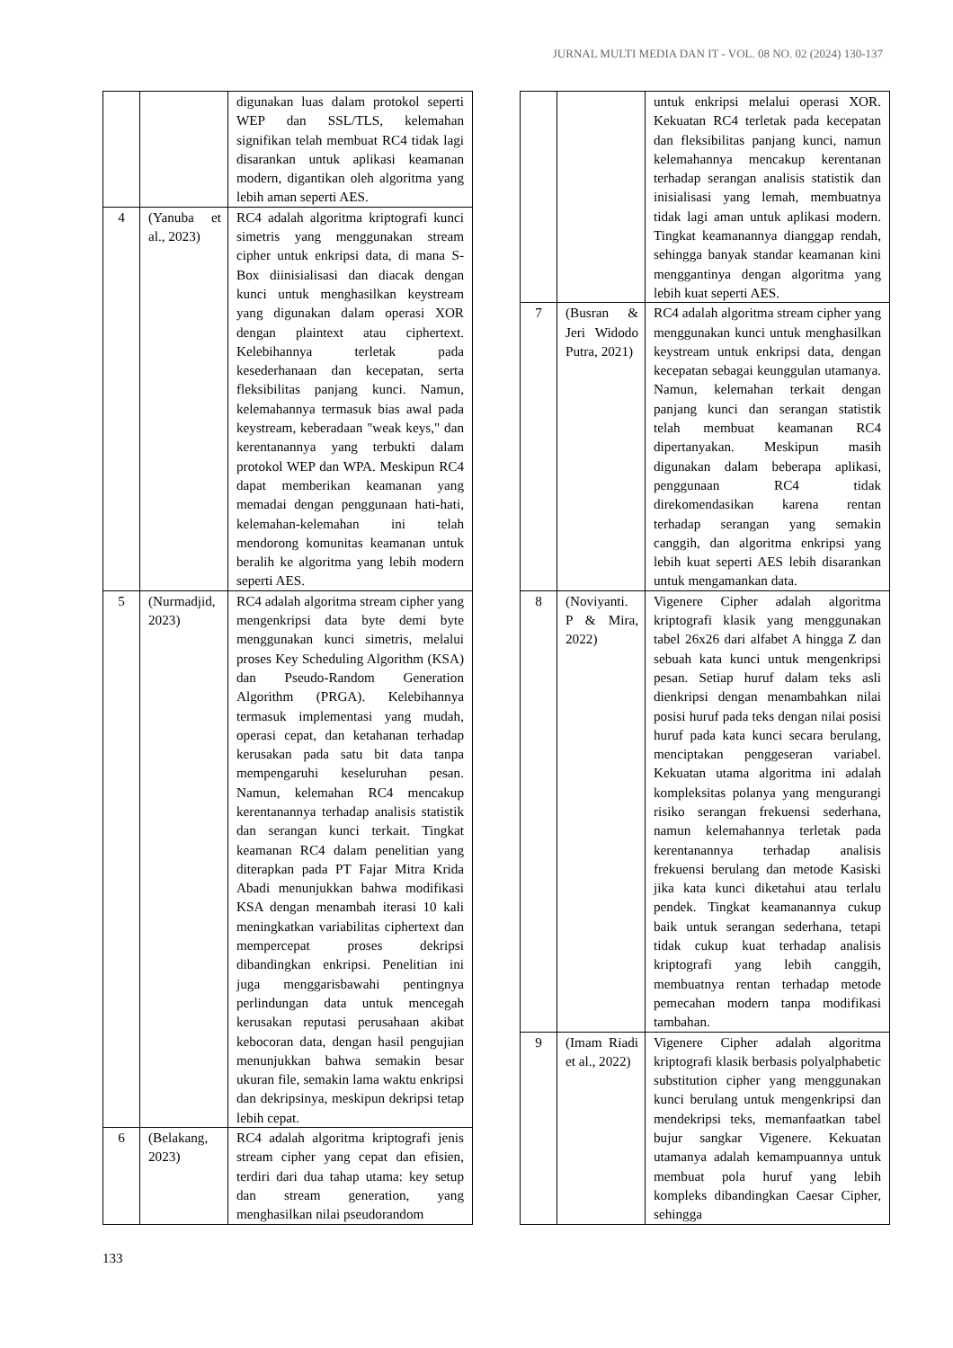JURNAL MULTI MEDIA DAN IT - VOL. 08 NO. 02 (2024) 130-137
| | | digunakan luas dalam protokol seperti WEP dan SSL/TLS, kelemahan signifikan telah membuat RC4 tidak lagi disarankan untuk aplikasi keamanan modern, digantikan oleh algoritma yang lebih aman seperti AES. |
| 4 | (Yanuba et al., 2023) | RC4 adalah algoritma kriptografi kunci simetris yang menggunakan stream cipher untuk enkripsi data, di mana S-Box diinisialisasi dan diacak dengan kunci untuk menghasilkan keystream yang digunakan dalam operasi XOR dengan plaintext atau ciphertext. Kelebihannya terletak pada kesederhanaan dan kecepatan, serta fleksibilitas panjang kunci. Namun, kelemahannya termasuk bias awal pada keystream, keberadaan "weak keys," dan kerentanannya yang terbukti dalam protokol WEP dan WPA. Meskipun RC4 dapat memberikan keamanan yang memadai dengan penggunaan hati-hati, kelemahan-kelemahan ini telah mendorong komunitas keamanan untuk beralih ke algoritma yang lebih modern seperti AES. |
| 5 | (Nurmadjid, 2023) | RC4 adalah algoritma stream cipher yang mengenkripsi data byte demi byte menggunakan kunci simetris, melalui proses Key Scheduling Algorithm (KSA) dan Pseudo-Random Generation Algorithm (PRGA). Kelebihannya termasuk implementasi yang mudah, operasi cepat, dan ketahanan terhadap kerusakan pada satu bit data tanpa mempengaruhi keseluruhan pesan. Namun, kelemahan RC4 mencakup kerentanannya terhadap analisis statistik dan serangan kunci terkait. Tingkat keamanan RC4 dalam penelitian yang diterapkan pada PT Fajar Mitra Krida Abadi menunjukkan bahwa modifikasi KSA dengan menambah iterasi 10 kali meningkatkan variabilitas ciphertext dan mempercepat proses dekripsi dibandingkan enkripsi. Penelitian ini juga menggarisbawahi pentingnya perlindungan data untuk mencegah kerusakan reputasi perusahaan akibat kebocoran data, dengan hasil pengujian menunjukkan bahwa semakin besar ukuran file, semakin lama waktu enkripsi dan dekripsinya, meskipun dekripsi tetap lebih cepat. |
| 6 | (Belakang, 2023) | RC4 adalah algoritma kriptografi jenis stream cipher yang cepat dan efisien, terdiri dari dua tahap utama: key setup dan stream generation, yang menghasilkan nilai pseudorandom |
| | | untuk enkripsi melalui operasi XOR. Kekuatan RC4 terletak pada kecepatan dan fleksibilitas panjang kunci, namun kelemahannya mencakup kerentanan terhadap serangan analisis statistik dan inisialisasi yang lemah, membuatnya tidak lagi aman untuk aplikasi modern. Tingkat keamanannya dianggap rendah, sehingga banyak standar keamanan kini menggantinya dengan algoritma yang lebih kuat seperti AES. |
| 7 | (Busran & Jeri Widodo Putra, 2021) | RC4 adalah algoritma stream cipher yang menggunakan kunci untuk menghasilkan keystream untuk enkripsi data, dengan kecepatan sebagai keunggulan utamanya. Namun, kelemahan terkait dengan panjang kunci dan serangan statistik telah membuat keamanan RC4 dipertanyakan. Meskipun masih digunakan dalam beberapa aplikasi, penggunaan RC4 tidak direkomendasikan karena rentan terhadap serangan yang semakin canggih, dan algoritma enkripsi yang lebih kuat seperti AES lebih disarankan untuk mengamankan data. |
| 8 | (Noviyanti. P & Mira, 2022) | Vigenere Cipher adalah algoritma kriptografi klasik yang menggunakan tabel 26x26 dari alfabet A hingga Z dan sebuah kata kunci untuk mengenkripsi pesan. Setiap huruf dalam teks asli dienkripsi dengan menambahkan nilai posisi huruf pada teks dengan nilai posisi huruf pada kata kunci secara berulang, menciptakan penggeseran variabel. Kekuatan utama algoritma ini adalah kompleksitas polanya yang mengurangi risiko serangan frekuensi sederhana, namun kelemahannya terletak pada kerentanannya terhadap analisis frekuensi berulang dan metode Kasiski jika kata kunci diketahui atau terlalu pendek. Tingkat keamanannya cukup baik untuk serangan sederhana, tetapi tidak cukup kuat terhadap analisis kriptografi yang lebih canggih, membuatnya rentan terhadap metode pemecahan modern tanpa modifikasi tambahan. |
| 9 | (Imam Riadi et al., 2022) | Vigenere Cipher adalah algoritma kriptografi klasik berbasis polyalphabetic substitution cipher yang menggunakan kunci berulang untuk mengenkripsi dan mendekripsi teks, memanfaatkan tabel bujur sangkar Vigenere. Kekuatan utamanya adalah kemampuannya untuk membuat pola huruf yang lebih kompleks dibandingkan Caesar Cipher, sehingga |
133